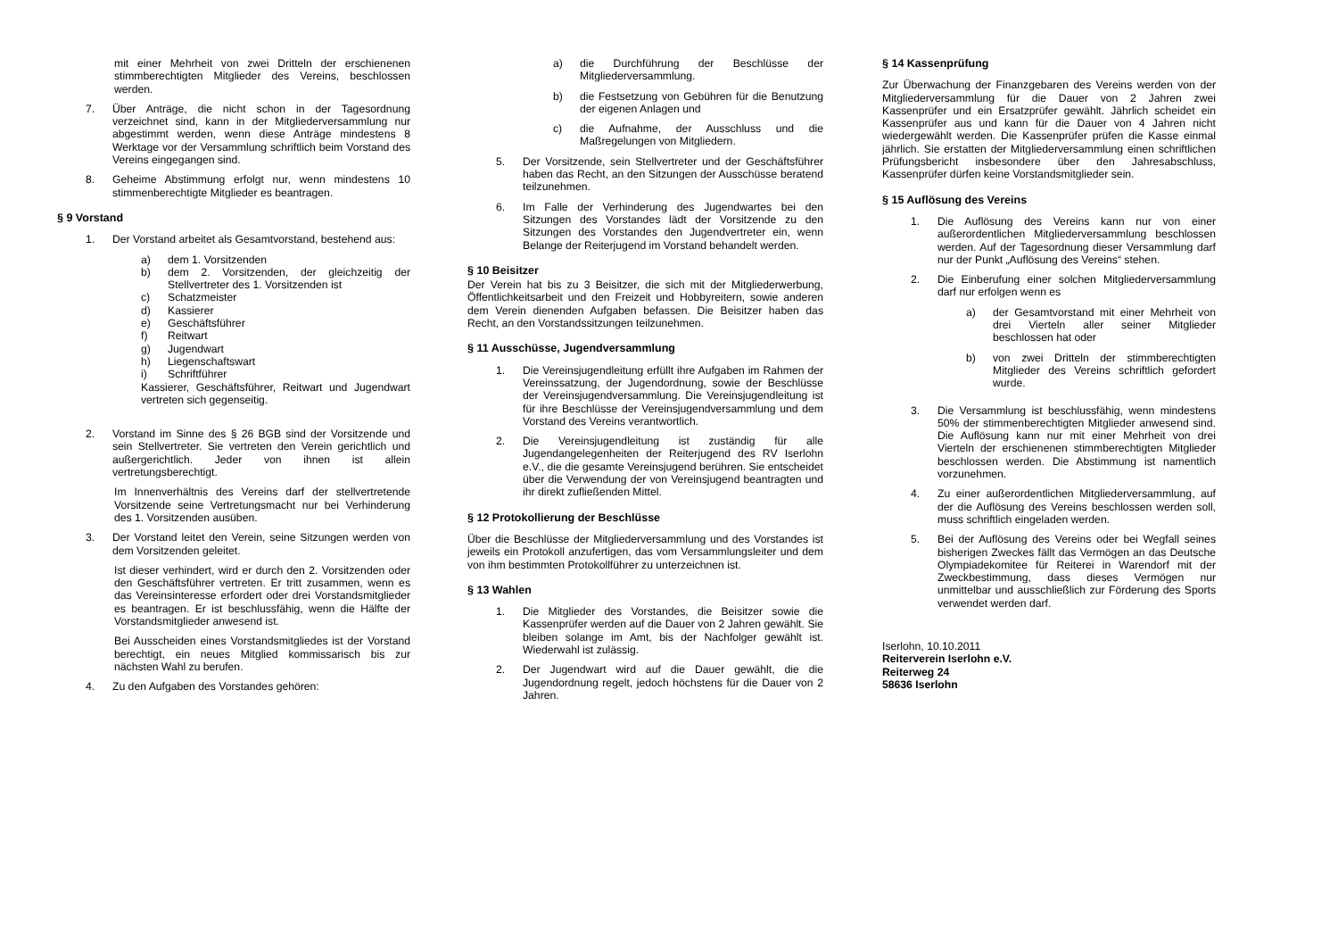mit einer Mehrheit von zwei Dritteln der erschienenen stimmberechtigten Mitglieder des Vereins, beschlossen werden.
7. Über Anträge, die nicht schon in der Tagesordnung verzeichnet sind, kann in der Mitgliederversammlung nur abgestimmt werden, wenn diese Anträge mindestens 8 Werktage vor der Versammlung schriftlich beim Vorstand des Vereins eingegangen sind.
8. Geheime Abstimmung erfolgt nur, wenn mindestens 10 stimmenberechtigte Mitglieder es beantragen.
§ 9 Vorstand
1. Der Vorstand arbeitet als Gesamtvorstand, bestehend aus:
a) dem 1. Vorsitzenden
b) dem 2. Vorsitzenden, der gleichzeitig der Stellvertreter des 1. Vorsitzenden ist
c) Schatzmeister
d) Kassierer
e) Geschäftsführer
f) Reitwart
g) Jugendwart
h) Liegenschaftswart
i) Schriftführer
Kassierer, Geschäftsführer, Reitwart und Jugendwart vertreten sich gegenseitig.
2. Vorstand im Sinne des § 26 BGB sind der Vorsitzende und sein Stellvertreter. Sie vertreten den Verein gerichtlich und außergerichtlich. Jeder von ihnen ist allein vertretungsberechtigt.
Im Innenverhältnis des Vereins darf der stellvertretende Vorsitzende seine Vertretungsmacht nur bei Verhinderung des 1. Vorsitzenden ausüben.
3. Der Vorstand leitet den Verein, seine Sitzungen werden von dem Vorsitzenden geleitet.
Ist dieser verhindert, wird er durch den 2. Vorsitzenden oder den Geschäftsführer vertreten. Er tritt zusammen, wenn es das Vereinsinteresse erfordert oder drei Vorstandsmitglieder es beantragen. Er ist beschlussfähig, wenn die Hälfte der Vorstandsmitglieder anwesend ist.
Bei Ausscheiden eines Vorstandsmitgliedes ist der Vorstand berechtigt, ein neues Mitglied kommissarisch bis zur nächsten Wahl zu berufen.
4. Zu den Aufgaben des Vorstandes gehören:
a) die Durchführung der Beschlüsse der Mitgliederversammlung.
b) die Festsetzung von Gebühren für die Benutzung der eigenen Anlagen und
c) die Aufnahme, der Ausschluss und die Maßregelungen von Mitgliedern.
5. Der Vorsitzende, sein Stellvertreter und der Geschäftsführer haben das Recht, an den Sitzungen der Ausschüsse beratend teilzunehmen.
6. Im Falle der Verhinderung des Jugendwartes bei den Sitzungen des Vorstandes lädt der Vorsitzende zu den Sitzungen des Vorstandes den Jugendvertreter ein, wenn Belange der Reiterjugend im Vorstand behandelt werden.
§ 10 Beisitzer
Der Verein hat bis zu 3 Beisitzer, die sich mit der Mitgliederwerbung, Öffentlichkeitsarbeit und den Freizeit und Hobbyreitern, sowie anderen dem Verein dienenden Aufgaben befassen. Die Beisitzer haben das Recht, an den Vorstandssitzungen teilzunehmen.
§ 11 Ausschüsse, Jugendversammlung
1. Die Vereinsjugendleitung erfüllt ihre Aufgaben im Rahmen der Vereinssatzung, der Jugendordnung, sowie der Beschlüsse der Vereinsjugendversammlung. Die Vereinsjugendleitung ist für ihre Beschlüsse der Vereinsjugendversammlung und dem Vorstand des Vereins verantwortlich.
2. Die Vereinsjugendleitung ist zuständig für alle Jugendangelegenheiten der Reiterjugend des RV Iserlohn e.V., die die gesamte Vereinsjugend berühren. Sie entscheidet über die Verwendung der von Vereinsjugend beantragten und ihr direkt zufließenden Mittel.
§ 12 Protokollierung der Beschlüsse
Über die Beschlüsse der Mitgliederversammlung und des Vorstandes ist jeweils ein Protokoll anzufertigen, das vom Versammlungsleiter und dem von ihm bestimmten Protokollführer zu unterzeichnen ist.
§ 13 Wahlen
1. Die Mitglieder des Vorstandes, die Beisitzer sowie die Kassenprüfer werden auf die Dauer von 2 Jahren gewählt. Sie bleiben solange im Amt, bis der Nachfolger gewählt ist. Wiederwahl ist zulässig.
2. Der Jugendwart wird auf die Dauer gewählt, die die Jugendordnung regelt, jedoch höchstens für die Dauer von 2 Jahren.
§ 14 Kassenprüfung
Zur Überwachung der Finanzgebaren des Vereins werden von der Mitgliederversammlung für die Dauer von 2 Jahren zwei Kassenprüfer und ein Ersatzprüfer gewählt. Jährlich scheidet ein Kassenprüfer aus und kann für die Dauer von 4 Jahren nicht wiedergewählt werden. Die Kassenprüfer prüfen die Kasse einmal jährlich. Sie erstatten der Mitgliederversammlung einen schriftlichen Prüfungsbericht insbesondere über den Jahresabschluss, Kassenprüfer dürfen keine Vorstandsmitglieder sein.
§ 15 Auflösung des Vereins
1. Die Auflösung des Vereins kann nur von einer außerordentlichen Mitgliederversammlung beschlossen werden. Auf der Tagesordnung dieser Versammlung darf nur der Punkt „Auflösung des Vereins“ stehen.
2. Die Einberufung einer solchen Mitgliederversammlung darf nur erfolgen wenn es
a) der Gesamtvorstand mit einer Mehrheit von drei Vierteln aller seiner Mitglieder beschlossen hat oder
b) von zwei Dritteln der stimmberechtigten Mitglieder des Vereins schriftlich gefordert wurde.
3. Die Versammlung ist beschlussfähig, wenn mindestens 50% der stimmenberechtigten Mitglieder anwesend sind. Die Auflösung kann nur mit einer Mehrheit von drei Vierteln der erschienenen stimmberechtigten Mitglieder beschlossen werden. Die Abstimmung ist namentlich vorzunehmen.
4. Zu einer außerordentlichen Mitgliederversammlung, auf der die Auflösung des Vereins beschlossen werden soll, muss schriftlich eingeladen werden.
5. Bei der Auflösung des Vereins oder bei Wegfall seines bisherigen Zweckes fällt das Vermögen an das Deutsche Olympiadekomitee für Reiterei in Warendorf mit der Zweckbestimmung, dass dieses Vermögen nur unmittelbar und ausschließlich zur Förderung des Sports verwendet werden darf.
Iserlohn, 10.10.2011
Reiterverein Iserlohn e.V.
Reiterweg 24
58636 Iserlohn